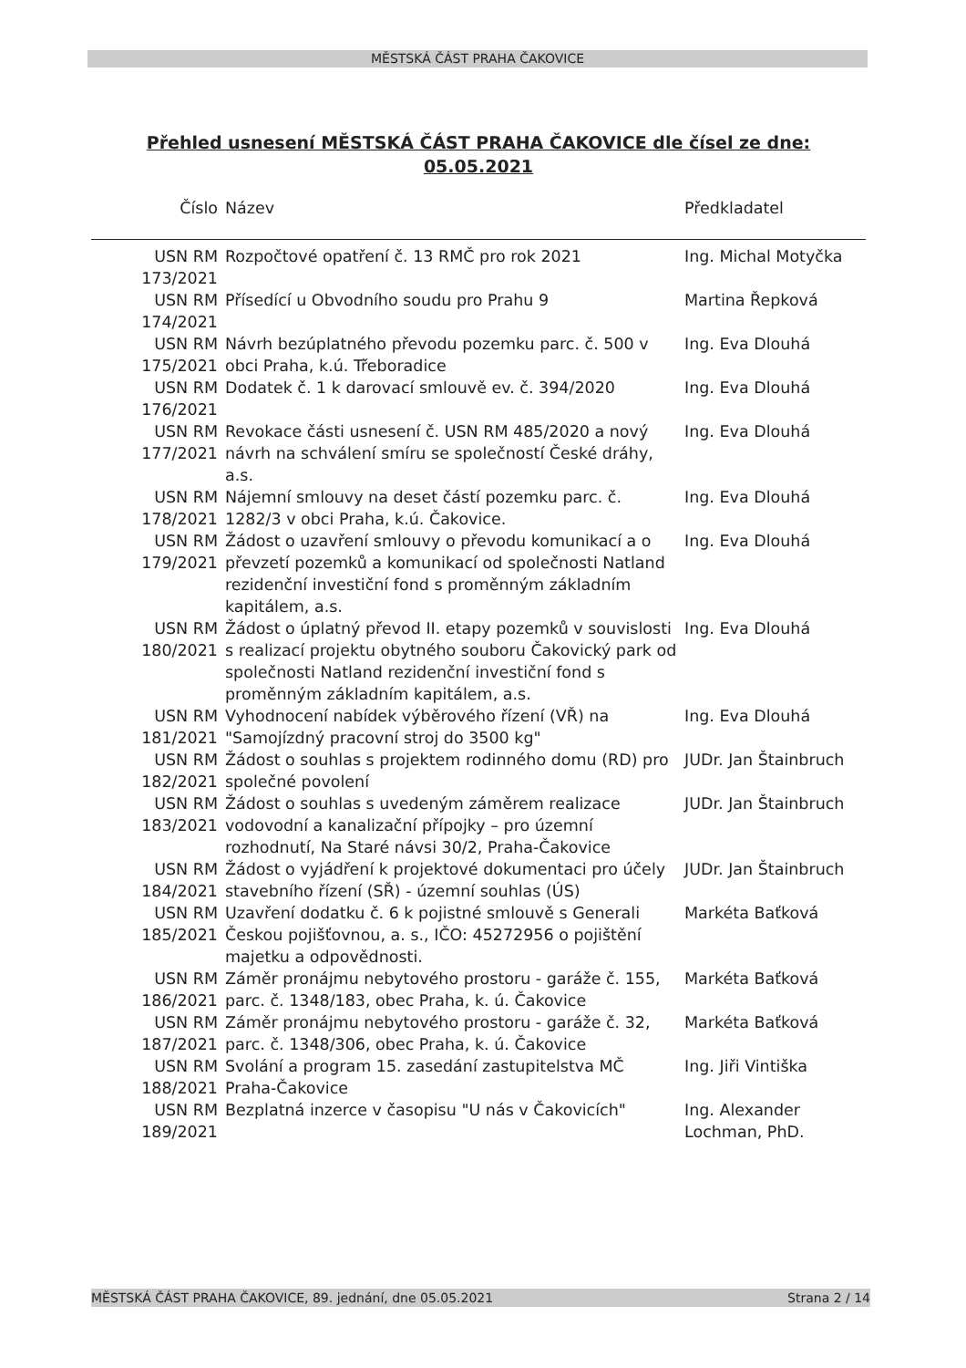MĚSTSKÁ ČÁST PRAHA ČAKOVICE
Přehled usnesení MĚSTSKÁ ČÁST PRAHA ČAKOVICE dle čísel ze dne: 05.05.2021
| Číslo | Název | Předkladatel |
| --- | --- | --- |
| USN RM 173/2021 | Rozpočtové opatření č. 13 RMČ pro rok 2021 | Ing. Michal Motyčka |
| USN RM 174/2021 | Přísedící u Obvodního soudu pro Prahu 9 | Martina Řepková |
| USN RM 175/2021 | Návrh bezúplatného převodu pozemku parc. č. 500 v obci Praha, k.ú. Třeboradice | Ing. Eva Dlouhá |
| USN RM 176/2021 | Dodatek č. 1 k darovací smlouvě ev. č. 394/2020 | Ing. Eva Dlouhá |
| USN RM 177/2021 | Revokace části usnesení č. USN RM 485/2020 a nový návrh na schválení smíru se společností České dráhy, a.s. | Ing. Eva Dlouhá |
| USN RM 178/2021 | Nájemní smlouvy na deset částí pozemku parc. č. 1282/3 v obci Praha, k.ú. Čakovice. | Ing. Eva Dlouhá |
| USN RM 179/2021 | Žádost o uzavření smlouvy o převodu komunikací a o převzetí pozemků a komunikací od společnosti Natland rezidenční investiční fond s proměnným základním kapitálem, a.s. | Ing. Eva Dlouhá |
| USN RM 180/2021 | Žádost o úplatný převod II. etapy pozemků v souvislosti s realizací projektu obytného souboru Čakovický park od společnosti Natland rezidenční investiční fond s proměnným základním kapitálem, a.s. | Ing. Eva Dlouhá |
| USN RM 181/2021 | Vyhodnocení nabídek výběrového řízení (VŘ) na "Samojízdný pracovní stroj do 3500 kg" | Ing. Eva Dlouhá |
| USN RM 182/2021 | Žádost o souhlas s projektem rodinného domu (RD) pro společné povolení | JUDr. Jan Štainbruch |
| USN RM 183/2021 | Žádost o souhlas s uvedeným záměrem realizace vodovodní a kanalizační přípojky – pro územní rozhodnutí, Na Staré návsi 30/2, Praha-Čakovice | JUDr. Jan Štainbruch |
| USN RM 184/2021 | Žádost o vyjádření k projektové dokumentaci pro účely stavebního řízení (SŘ) - územní souhlas (ÚS) | JUDr. Jan Štainbruch |
| USN RM 185/2021 | Uzavření dodatku č. 6 k pojistné smlouvě s Generali Českou pojišťovnou, a. s., IČO: 45272956 o pojištění majetku a odpovědnosti. | Markéta Baťková |
| USN RM 186/2021 | Záměr pronájmu nebytového prostoru - garáže č. 155, parc. č. 1348/183, obec Praha, k. ú. Čakovice | Markéta Baťková |
| USN RM 187/2021 | Záměr pronájmu nebytového prostoru - garáže č. 32, parc. č. 1348/306, obec Praha, k. ú. Čakovice | Markéta Baťková |
| USN RM 188/2021 | Svolání a program 15. zasedání zastupitelstva MČ Praha-Čakovice | Ing. Jiři Vintiška |
| USN RM 189/2021 | Bezplatná inzerce v časopisu "U nás v Čakovicích" | Ing. Alexander Lochman, PhD. |
MĚSTSKÁ ČÁST PRAHA ČAKOVICE, 89. jednání, dne 05.05.2021 Strana 2 / 14